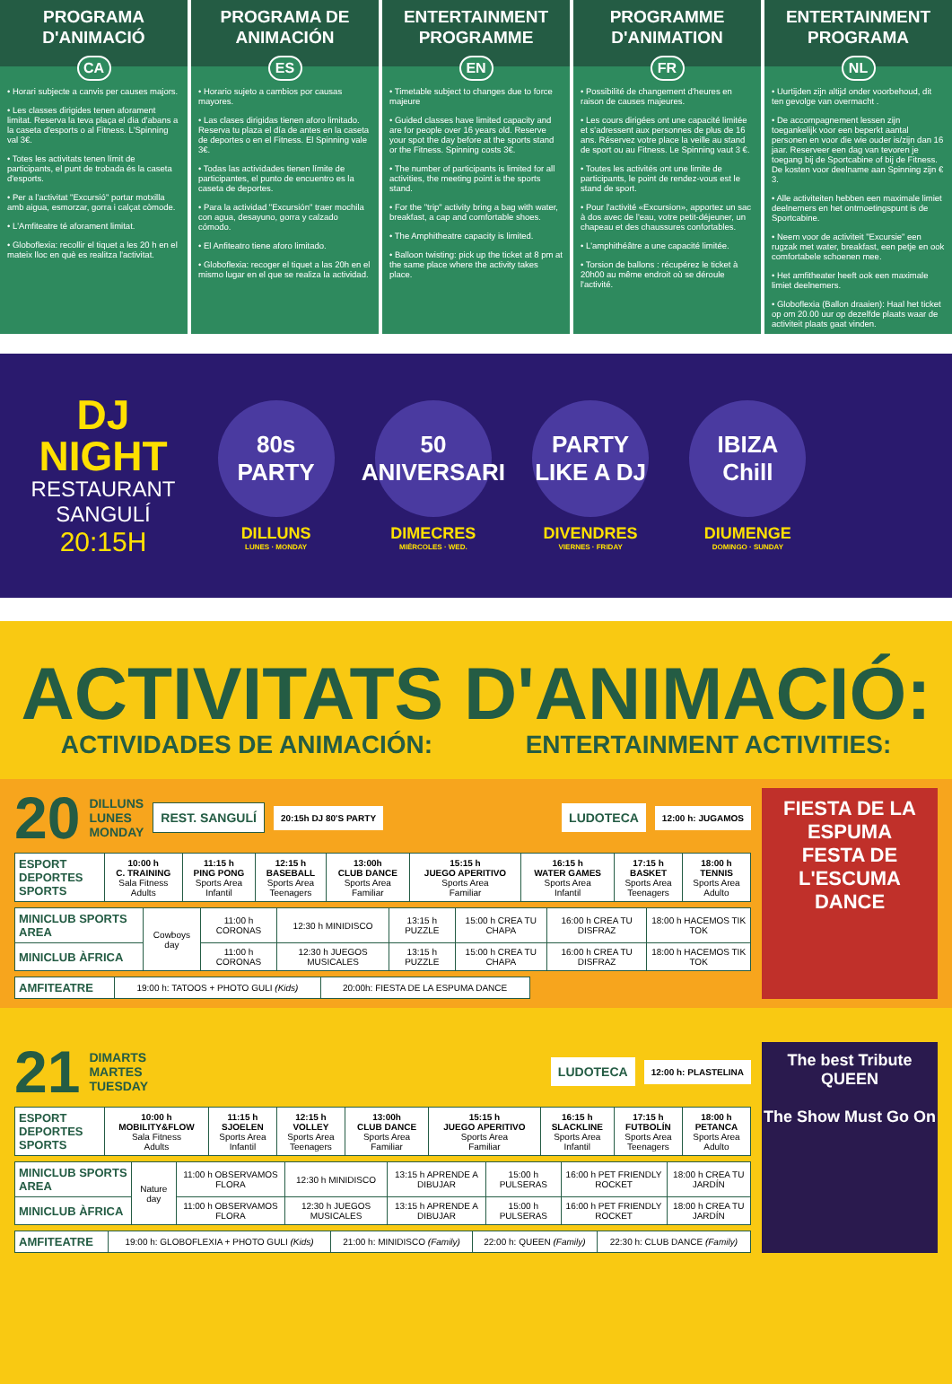PROGRAMA D'ANIMACIÓ
CA
• Horari subjecte a canvis per causes majors.
• Les classes dirigides tenen aforament limitat. Reserva la teva plaça el dia d'abans a la caseta d'esports o al Fitness. L'Spinning val 3€.
• Totes les activitats tenen límit de participants, el punt de trobada és la caseta d'esports.
• Per a l'activitat "Excursió" portar motxilla amb aigua, esmorzar, gorra i calçat còmode.
• L'Amfiteatre té aforament limitat.
• Globoflexia: recollir el tiquet a les 20 h en el mateix lloc en què es realitza l'activitat.
PROGRAMA DE ANIMACIÓN
ES
• Horario sujeto a cambios por causas mayores.
• Las clases dirigidas tienen aforo limitado. Reserva tu plaza el día de antes en la caseta de deportes o en el Fitness. El Spinning vale 3€.
• Todas las actividades tienen límite de participantes, el punto de encuentro es la caseta de deportes.
• Para la actividad "Excursión" traer mochila con agua, desayuno, gorra y calzado cómodo.
• El Anfiteatro tiene aforo limitado.
• Globoflexia: recoger el tiquet a las 20h en el mismo lugar en el que se realiza la actividad.
ENTERTAINMENT PROGRAMME
EN
• Timetable subject to changes due to force majeure
• Guided classes have limited capacity and are for people over 16 years old. Reserve your spot the day before at the sports stand or the Fitness. Spinning costs 3€.
• The number of participants is limited for all activities, the meeting point is the sports stand.
• For the "trip" activity bring a bag with water, breakfast, a cap and comfortable shoes.
• The Amphitheatre capacity is limited.
• Balloon twisting: pick up the ticket at 8 pm at the same place where the activity takes place.
PROGRAMME D'ANIMATION
FR
• Possibilité de changement d'heures en raison de causes majeures.
• Les cours dirigées ont une capacité limitée et s'adressent aux personnes de plus de 16 ans. Réservez votre place la veille au stand de sport ou au Fitness. Le Spinning vaut 3 €.
• Toutes les activités ont une limite de participants, le point de rendez-vous est le stand de sport.
• Pour l'activité «Excursion», apportez un sac à dos avec de l'eau, votre petit-déjeuner, un chapeau et des chaussures confortables.
• L'amphithéâtre a une capacité limitée.
• Torsion de ballons : récupérez le ticket à 20h00 au même endroit où se déroule l'activité.
ENTERTAINMENT PROGRAMA
NL
• Uurtijden zijn altijd onder voorbehoud, dit ten gevolge van overmacht .
• De accompagnement lessen zijn toegankelijk voor een beperkt aantal personen en voor die wie ouder is/zijn dan 16 jaar. Reserveer een dag van tevoren je toegang bij de Sportcabine of bij de Fitness. De kosten voor deelname aan Spinning zijn € 3.
• Alle activiteiten hebben een maximale limiet deelnemers en het ontmoetingspunt is de Sportcabine.
• Neem voor de activiteit "Excursie" een rugzak met water, breakfast, een petje en ook comfortabele schoenen mee.
• Het amfitheater heeft ook een maximale limiet deelnemers.
• Globoflexia (Ballon draaien): Haal het ticket op om 20.00 uur op dezelfde plaats waar de activiteit plaats gaat vinden.
DJ NIGHT
RESTAURANT SANGULÍ
20:15H
80s PARTY
DILLUNS
LUNES · MONDAY
50 ANIVERSARI
DIMECRES
MIÉRCOLES · WED.
PARTY LIKE A DJ
DIVENDRES
VIERNES · FRIDAY
IBIZA Chill
DIUMENGE
DOMINGO · SUNDAY
ACTIVITATS D'ANIMACIÓ:
ACTIVIDADES DE ANIMACIÓN: ENTERTAINMENT ACTIVITIES:
20 DILLUNS
LUNES
MONDAY REST. SANGULÍ 20:15h DJ 80'S PARTY LUDOTECA 12:00 h: JUGAMOS
| ESPORT DEPORTES SPORTS | 10:00 h C. TRAINING Sala Fitness Adults | 11:15 h PING PONG Sports Area Infantil | 12:15 h BASEBALL Sports Area Teenagers | 13:00h CLUB DANCE Sports Area Familiar | 15:15 h JUEGO APERITIVO Sports Area Familiar | 16:15 h WATER GAMES Sports Area Infantil | 17:15 h BASKET Sports Area Teenagers | 18:00 h TENNIS Sports Area Adulto |
| MINICLUB SPORTS AREA | Cowboys day | 11:00 h CORONAS | 12:30 h MINIDISCO | 13:15 h PUZZLE | 15:00 h CREA TU CHAPA | 16:00 h CREA TU DISFRAZ | 18:00 h HACEMOS TIK TOK |
| MINICLUB ÀFRICA | | 11:00 h CORONAS | 12:30 h JUEGOS MUSICALES | 13:15 h PUZZLE | 15:00 h CREA TU CHAPA | 16:00 h CREA TU DISFRAZ | 18:00 h HACEMOS TIK TOK |
| AMFITEATRE | 19:00 h: TATOOS + PHOTO GULI (Kids) | 20:00h: FIESTA DE LA ESPUMA DANCE |
FIESTA DE LA ESPUMA
FESTA DE L'ESCUMA
DANCE
21 DIMARTS
MARTES
TUESDAY LUDOTECA 12:00 h: PLASTELINA
| ESPORT DEPORTES SPORTS | 10:00 h MOBILITY&FLOW Sala Fitness Adults | 11:15 h SJOELEN Sports Area Infantil | 12:15 h VOLLEY Sports Area Teenagers | 13:00h CLUB DANCE Sports Area Familiar | 15:15 h JUEGO APERITIVO Sports Area Familiar | 16:15 h SLACKLINE Sports Area Infantil | 17:15 h FUTBOLÍN Sports Area Teenagers | 18:00 h PETANCA Sports Area Adulto |
| MINICLUB SPORTS AREA | Nature day | 11:00 h OBSERVAMOS FLORA | 12:30 h MINIDISCO | 13:15 h APRENDE A DIBUJAR | 15:00 h PULSERAS | 16:00 h PET FRIENDLY ROCKET | 18:00 h CREA TU JARDÍN |
| MINICLUB ÀFRICA | | 11:00 h OBSERVAMOS FLORA | 12:30 h JUEGOS MUSICALES | 13:15 h APRENDE A DIBUJAR | 15:00 h PULSERAS | 16:00 h PET FRIENDLY ROCKET | 18:00 h CREA TU JARDÍN |
| AMFITEATRE | 19:00 h: GLOBOFLEXIA + PHOTO GULI (Kids) | 21:00 h: MINIDISCO (Family) | 22:00 h: QUEEN (Family) | 22:30 h: CLUB DANCE (Family) |
The best Tribute
QUEEN
The Show Must Go On